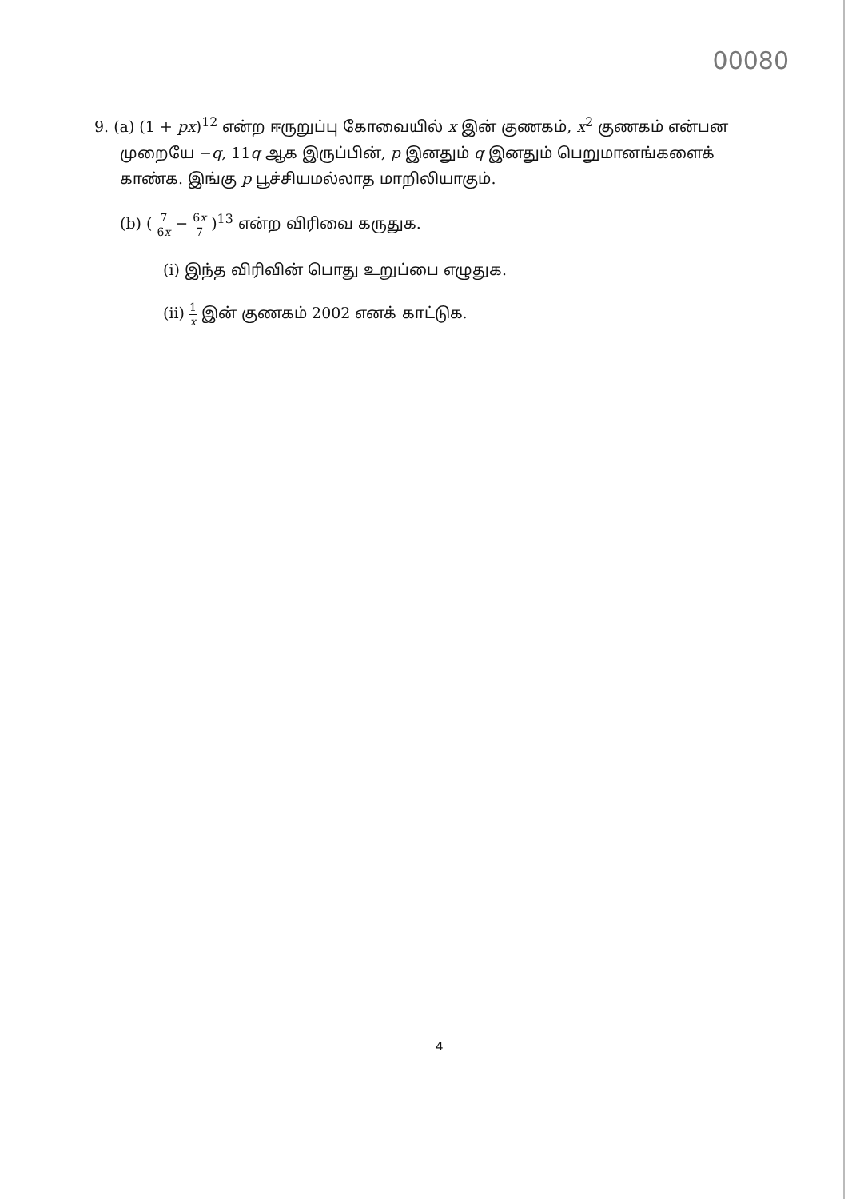00080
9. (a) (1 + px)<sup>12</sup> என்ற ஈருறுப்பு கோவையில் x இன் குணகம், x<sup>2</sup> குணகம் என்பன
முறையே −q, 11q ஆக இருப்பின், p இனதும் q இனதும் பெறுமானங்களைக்
காண்க. இங்கு p பூச்சியமல்லாத மாறிலியாகும்.
(b) ( 7 6x − 6x 7 )<sup>13</sup> என்ற விரிவை கருதுக.
(i) இந்த விரிவின் பொது உறுப்பை எழுதுக.
(ii) 1 x இன் குணகம் 2002 எனக் காட்டுக.
4